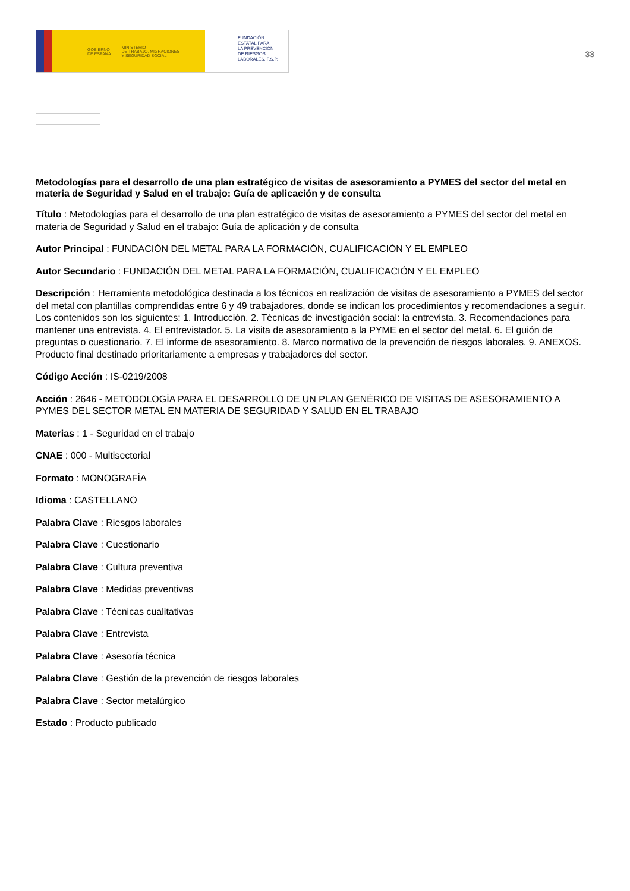GOBIERNO
DE ESPAÑA MINISTERIO
DE TRABAJO, MIGRACIONES
Y SEGURIDAD SOCIAL
FUNDACIÓN
ESTATAL PARA
LA PREVENCIÓN
DE RIESGOS
LABORALES, F.S.P.
33
Metodologías para el desarrollo de una plan estratégico de visitas de asesoramiento a PYMES del sector del metal en materia de Seguridad y Salud en el trabajo: Guía de aplicación y de consulta
Título : Metodologías para el desarrollo de una plan estratégico de visitas de asesoramiento a PYMES del sector del metal en materia de Seguridad y Salud en el trabajo: Guía de aplicación y de consulta
Autor Principal : FUNDACIÓN DEL METAL PARA LA FORMACIÓN, CUALIFICACIÓN Y EL EMPLEO
Autor Secundario : FUNDACIÓN DEL METAL PARA LA FORMACIÓN, CUALIFICACIÓN Y EL EMPLEO
Descripción : Herramienta metodológica destinada a los técnicos en realización de visitas de asesoramiento a PYMES del sector del metal con plantillas comprendidas entre 6 y 49 trabajadores, donde se indican los procedimientos y recomendaciones a seguir. Los contenidos son los siguientes: 1. Introducción. 2. Técnicas de investigación social: la entrevista. 3. Recomendaciones para mantener una entrevista. 4. El entrevistador. 5. La visita de asesoramiento a la PYME en el sector del metal. 6. El guión de preguntas o cuestionario. 7. El informe de asesoramiento. 8. Marco normativo de la prevención de riesgos laborales. 9. ANEXOS. Producto final destinado prioritariamente a empresas y trabajadores del sector.
Código Acción : IS-0219/2008
Acción : 2646 - METODOLOGÍA PARA EL DESARROLLO DE UN PLAN GENÉRICO DE VISITAS DE ASESORAMIENTO A PYMES DEL SECTOR METAL EN MATERIA DE SEGURIDAD Y SALUD EN EL TRABAJO
Materias : 1 - Seguridad en el trabajo
CNAE : 000 - Multisectorial
Formato : MONOGRAFÍA
Idioma : CASTELLANO
Palabra Clave : Riesgos laborales
Palabra Clave : Cuestionario
Palabra Clave : Cultura preventiva
Palabra Clave : Medidas preventivas
Palabra Clave : Técnicas cualitativas
Palabra Clave : Entrevista
Palabra Clave : Asesoría técnica
Palabra Clave : Gestión de la prevención de riesgos laborales
Palabra Clave : Sector metalúrgico
Estado : Producto publicado